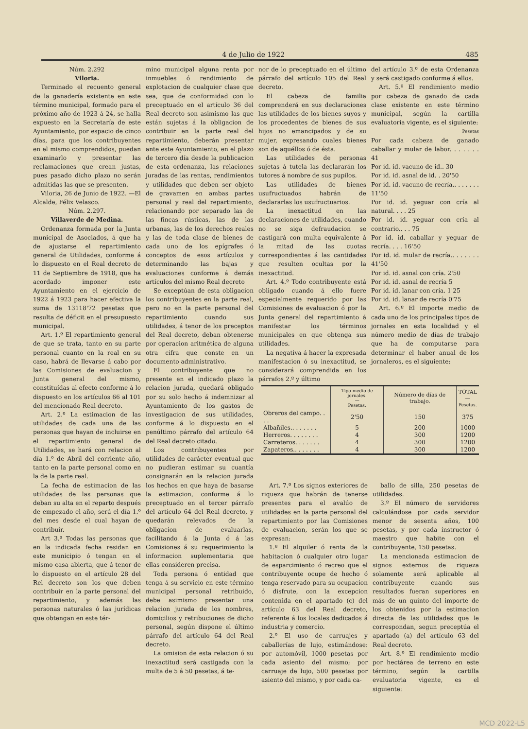4 de Julio de 1922 485
Núm. 2.292
Viloria.
Terminado el recuento general de la ganadería existente en este término municipal, formado para el próximo año de 1923 á 24, se halla expuesto en la Secretaría de este Ayuntamiento, por espacio de cinco días, para que los contribuyentes en el mismo comprendidos, puedan examinarlo y presentar las reclamaciones que crean justas, pues pasado dicho plazo no serán admitidas las que se presenten.
Viloria, 26 de Junio de 1922. —El Alcalde, Félix Velasco.
Núm. 2.297.
Villaverde de Medina.
Ordenanza formada por la Junta municipal de Asociados, á que ha de ajustarse el repartimiento general de Utilidades, conforme á lo dispuesto en el Real decreto de 11 de Septiembre de 1918, que ha acordado imponer este Ayuntamiento en el ejercicio de 1922 á 1923 para hacer efectiva la suma de 13118'72 pesetas que resulta de déficit en el presupuesto municipal.
Art. 1.º El repartimiento general de que se trata, tanto en su parte personal cuanto en la real en su caso, habrá de llevarse á cabo por las Comisiones de evaluacion y Junta general del mismo, constituídas al efecto conforme á lo dispuesto en los artículos 66 al 101 del mencionado Real decreto.
Art. 2.º La estimacion de las utilidades de cada una de las personas que hayan de incluirse en el repartimiento general de Utilidades, se hará con relacion al día 1.º de Abril del corriente año, tanto en la parte personal como en la de la parte real.
La fecha de estimacion de las utilidades de las personas que deban su alta en el reparto después de empezado el año, será el día 1.º del mes desde el cual hayan de contribuir.
Art 3.º Todas las personas que en la indicada fecha residan en este municipio ó tengan en el mismo casa abierta, que á tenor de lo dispuesto en el artículo 28 del Rel decreto son los que deben contribuir en la parte personal del repartimiento, y además las personas naturales ó las jurídicas que obtengan en este tér-
mino municipal alguna renta por inmuebles ó rendimiento de explotacion de cualquier clase que sea, que de conformidad con lo preceptuado en el artículo 36 del Real decreto son asimismo las que están sujetas á la obligacion de contribuir en la parte real del repartimiento, deberán presentar ante este Ayuntamiento, en el plazo de tercero día desde la publicacion de esta ordenanza, las relaciones juradas de las rentas, rendimientos y utilidades que deben ser objeto de gravamen en ambas partes personal y real del repartimiento, relacionando por separado las de las fincas rústicas, las de las urbanas, las de los derechos reales y las de toda clase de bienes de cada uno de los epígrafes ó conceptos de esos artículos y determinando las bajas y evaluaciones conforme á demás artículos del mismo Real decreto
Se exceptúan de esta obligacion los contribuyentes en la parte real, pero no en la parte personal del repartimiento cuando sus utilidades, á tenor de los preceptos del Real decreto, deban obtenerse por operacion aritmética de alguna otra cifra que conste en un documento administrativo.
El contribuyente que no presente en el indicado plazo la relacion jurada, quedará obligado por su solo hecho á indemnizar al Ayuntamiento de los gastos de investigacion de sus utilidades, conforme á lo dispuesto en el penúltimo párrafo del artículo 64 del Real decreto citado.
Los contribuyentes por utilidades de carácter eventual que no pudieran estimar su cuantía consignarán en la relacion jurada los hechos en que haya de basarse la estimacion, conforme á lo preceptuado en el tercer párrafo del artículo 64 del Real decreto, y quedarán relevados de la obligacion de evaluarlas, facilitando á la Junta ó á las Comisiones á su requerimiento la informacion suplementaria que ellas consideren precisa.
Toda persona ó entidad que tenga á su servicio en este término municipal personal retribuido, debe asimismo presentar una relacion jurada de los nombres, domicilios y retribuciones de dicho personal, según dispone el último párrafo del artículo 64 del Real decreto.
La omision de esta relacion ó su inexactitud será castigada con la multa de 5 á 50 pesetas, á te-
nor de lo preceptuado en el último párrafo del artículo 105 del Real decreto.
El cabeza de familia comprenderá en sus declaraciones las utilidades de los bienes suyos y los procedentes de bienes de sus hijos no emancipados y de su mujer, expresando cuales bienes son de aquéllos ó de ésta.
Las utilidades de personas sujetas á tutela las declararán los tutores á nombre de sus pupilos.
Las utilidades de bienes usufructuados habrán de declararlas los usufructuarios.
La inexactitud en las declaraciones de utilidades, cuando no se siga defraudacion se castigará con multa equivalente á la mitad de las cuotas correspondientes á las cantidades que resulten ocultas por la inexactitud.
Art. 4.º Todo contribuyente está obligado cuando á ello fuere especialmente requerido por las Comisiones de evaluacion ó por la Junta general del repartimiento á manifestar los términos municipales en que obtenga sus utilidades.
La negativa á hacer la expresada manifestacion ó su inexactitud, se considerará comprendida en los párrafos 2.º y último
del artículo 3.º de esta Ordenanza y será castigado conforme á ellos.
Art. 5.º El rendimiento medio por cabeza de ganado de cada clase existente en este término municipal, según la cartilla evaluatoria vigente, es el siguiente:
Pesetas
Por cada cabeza de ganado caballar y mular de labor. . . . . . . 41
Por id. id. vacuno de id.. 30
Por id. id. asnal de id. . 20'50
Por id. id. vacuno de recría.. . . . . . . 11'50
Por id. id. yeguar con cría al natural. . . . 25
Por id. id. yeguar con cría al contrario.. . . 75
Por id. id. caballar y yeguar de recría. . . . 16'50
Por id. id. mular de recría.. . . . . . . 41'50
Por id. id. asnal con cría. 2'50
Por id. id. asnal de recría 5
Por id. id. lanar con cría. 1'25
Por id. id. lanar de recría 0'75
Art. 6.º El importe medio de cada uno de los principales tipos de jornales en esta localidad y el número medio de días de trabajo que ha de computarse para determinar el haber anual de los jornaleros, es el siguiente:
| | Tipo medio de jornales. — Pesetas. | Número de días de trabajo. | TOTAL — Pesetas. |
| --- | --- | --- | --- |
| Obreros del campo. . . . | 2'50 | 150 | 375 |
| Albañiles.. . . . . . . | 5 | 200 | 1000 |
| Herreros. . . . . . . . | 4 | 300 | 1200 |
| Carreteros. . . . . . . | 4 | 300 | 1200 |
| Zapateros.. . . . . . . | 4 | 300 | 1200 |
Art. 7.º Los signos exteriores de riqueza que habrán de tenerse presentes para el avalúo de utilidades en la parte personal del repartimiento por las Comisiones de evaluacion, serán los que se expresan:
1.º El alquiler ó renta de la habitacion ó cualquier otro lugar de esparcimiento ó recreo que el contribuyente ocupe de hecho ó tenga reservado para su ocupacion ó disfrute, con la excepcion contenida en el apartado (c) del artículo 63 del Real decreto, referente á los locales dedicados á industria y comercio.
2.º El uso de carruajes y caballerías de lujo, estimándose: por automóvil, 1000 pesetas por cada asiento del mismo; por carruaje de lujo, 500 pesetas por asiento del mismo, y por cada ca-
ballo de silla, 250 pesetas de utilidades.
3.º El número de servidores calculándose por cada servidor menor de sesenta años, 100 pesetas, y por cada instructor ó maestro que habite con el contribuyente, 150 pesetas.
La mencionada estimacion de signos externos de riqueza solamente será aplicable al contribuyente cuando sus resultados fueran superiores en más de un quinto del importe de los obtenidos por la estimacion directa de las utilidades que le correspondan, segun preceptúa el apartado (a) del artículo 63 del Real decreto.
Art. 8.º El rendimiento medio por hectárea de terreno en este término, según la cartilla evaluatoria vigente, es el siguiente:
MCD 2022-L5